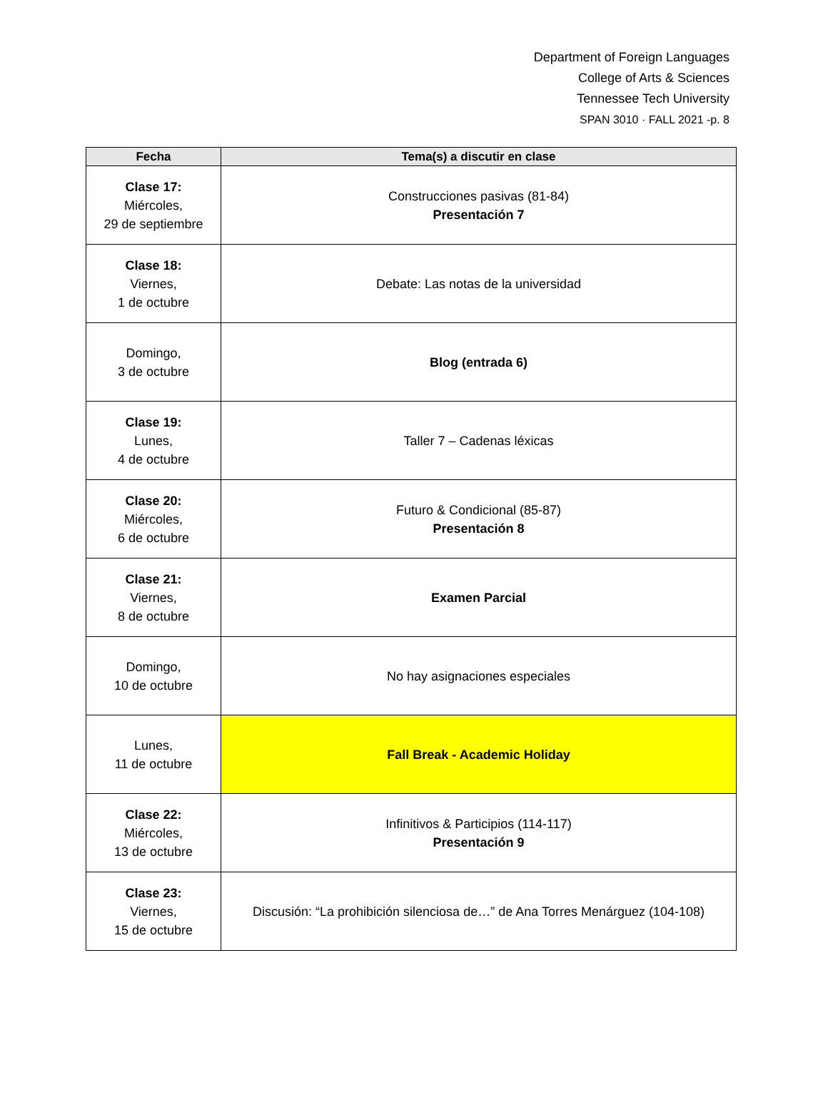Department of Foreign Languages
College of Arts & Sciences
Tennessee Tech University
SPAN 3010 · FALL 2021 -p. 8
| Fecha | Tema(s) a discutir en clase |
| --- | --- |
| Clase 17: Miércoles, 29 de septiembre | Construcciones pasivas (81-84) Presentación 7 |
| Clase 18: Viernes, 1 de octubre | Debate: Las notas de la universidad |
| Domingo, 3 de octubre | Blog (entrada 6) |
| Clase 19: Lunes, 4 de octubre | Taller 7 – Cadenas léxicas |
| Clase 20: Miércoles, 6 de octubre | Futuro & Condicional (85-87) Presentación 8 |
| Clase 21: Viernes, 8 de octubre | Examen Parcial |
| Domingo, 10 de octubre | No hay asignaciones especiales |
| Lunes, 11 de octubre | Fall Break - Academic Holiday |
| Clase 22: Miércoles, 13 de octubre | Infinitivos & Participios (114-117) Presentación 9 |
| Clase 23: Viernes, 15 de octubre | Discusión: “La prohibición silenciosa de…” de Ana Torres Menárguez (104-108) |